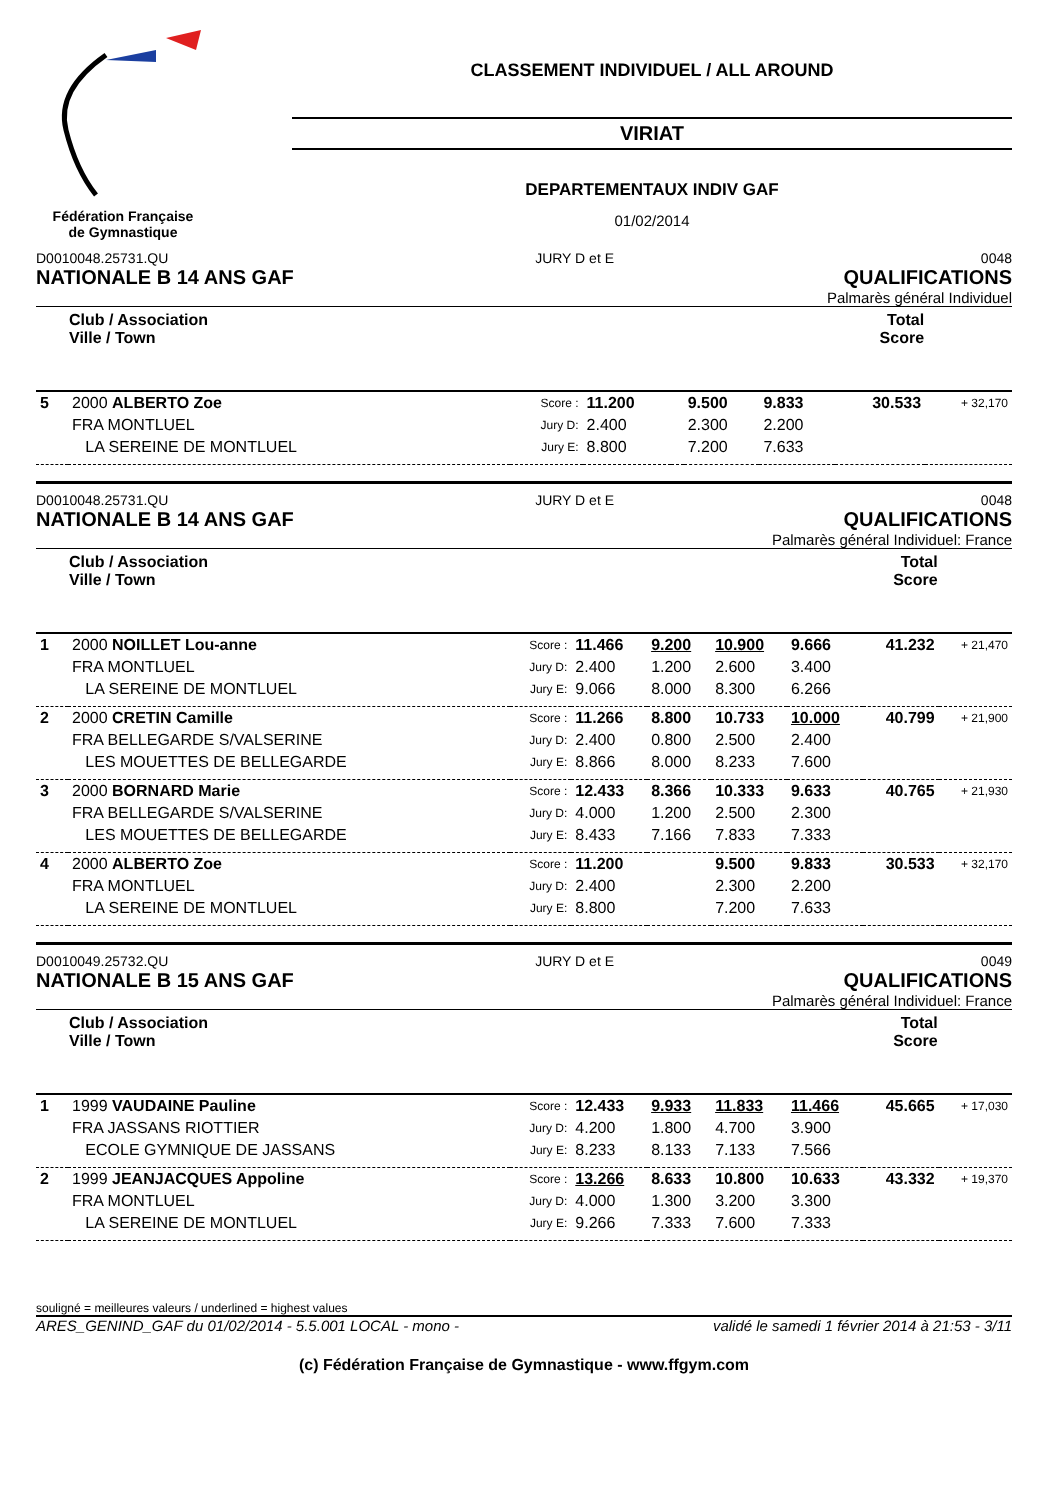Fédération Française de Gymnastique
CLASSEMENT INDIVIDUEL / ALL AROUND
VIRIAT
DEPARTEMENTAUX INDIV GAF
01/02/2014
D0010048.25731.QU JURY D et E 0048
NATIONALE B 14 ANS GAF QUALIFICATIONS
Palmarès général Individuel
| | Club / Association Ville / Town | | | | | | Total Score | |
| --- | --- | --- | --- | --- | --- | --- | --- | --- |
| 5 | 2000 ALBERTO Zoe | Score : | 11.200 | | 9.500 | 9.833 | 30.533 | + 32,170 |
| | FRA MONTLUEL | Jury D: | 2.400 | | 2.300 | 2.200 | | |
| | LA SEREINE DE MONTLUEL | Jury E: | 8.800 | | 7.200 | 7.633 | | |
D0010048.25731.QU JURY D et E 0048
NATIONALE B 14 ANS GAF QUALIFICATIONS
Palmarès général Individuel: France
| | Club / Association Ville / Town | | | | | | Total Score | |
| --- | --- | --- | --- | --- | --- | --- | --- | --- |
| 1 | 2000 NOILLET Lou-anne | Score : | 11.466 | 9.200 | 10.900 | 9.666 | 41.232 | + 21,470 |
| | FRA MONTLUEL | Jury D: | 2.400 | 1.200 | 2.600 | 3.400 | | |
| | LA SEREINE DE MONTLUEL | Jury E: | 9.066 | 8.000 | 8.300 | 6.266 | | |
| 2 | 2000 CRETIN Camille | Score : | 11.266 | 8.800 | 10.733 | 10.000 | 40.799 | + 21,900 |
| | FRA BELLEGARDE S/VALSERINE | Jury D: | 2.400 | 0.800 | 2.500 | 2.400 | | |
| | LES MOUETTES DE BELLEGARDE | Jury E: | 8.866 | 8.000 | 8.233 | 7.600 | | |
| 3 | 2000 BORNARD Marie | Score : | 12.433 | 8.366 | 10.333 | 9.633 | 40.765 | + 21,930 |
| | FRA BELLEGARDE S/VALSERINE | Jury D: | 4.000 | 1.200 | 2.500 | 2.300 | | |
| | LES MOUETTES DE BELLEGARDE | Jury E: | 8.433 | 7.166 | 7.833 | 7.333 | | |
| 4 | 2000 ALBERTO Zoe | Score : | 11.200 | | 9.500 | 9.833 | 30.533 | + 32,170 |
| | FRA MONTLUEL | Jury D: | 2.400 | | 2.300 | 2.200 | | |
| | LA SEREINE DE MONTLUEL | Jury E: | 8.800 | | 7.200 | 7.633 | | |
D0010049.25732.QU JURY D et E 0049
NATIONALE B 15 ANS GAF QUALIFICATIONS
Palmarès général Individuel: France
| | Club / Association Ville / Town | | | | | | Total Score | |
| --- | --- | --- | --- | --- | --- | --- | --- | --- |
| 1 | 1999 VAUDAINE Pauline | Score : | 12.433 | 9.933 | 11.833 | 11.466 | 45.665 | + 17,030 |
| | FRA JASSANS RIOTTIER | Jury D: | 4.200 | 1.800 | 4.700 | 3.900 | | |
| | ECOLE GYMNIQUE DE JASSANS | Jury E: | 8.233 | 8.133 | 7.133 | 7.566 | | |
| 2 | 1999 JEANJACQUES Appoline | Score : | 13.266 | 8.633 | 10.800 | 10.633 | 43.332 | + 19,370 |
| | FRA MONTLUEL | Jury D: | 4.000 | 1.300 | 3.200 | 3.300 | | |
| | LA SEREINE DE MONTLUEL | Jury E: | 9.266 | 7.333 | 7.600 | 7.333 | | |
souligné = meilleures valeurs / underlined = highest values
ARES_GENIND_GAF du 01/02/2014 - 5.5.001 LOCAL - mono - validé le samedi 1 février 2014 à 21:53 - 3/11
(c) Fédération Française de Gymnastique - www.ffgym.com